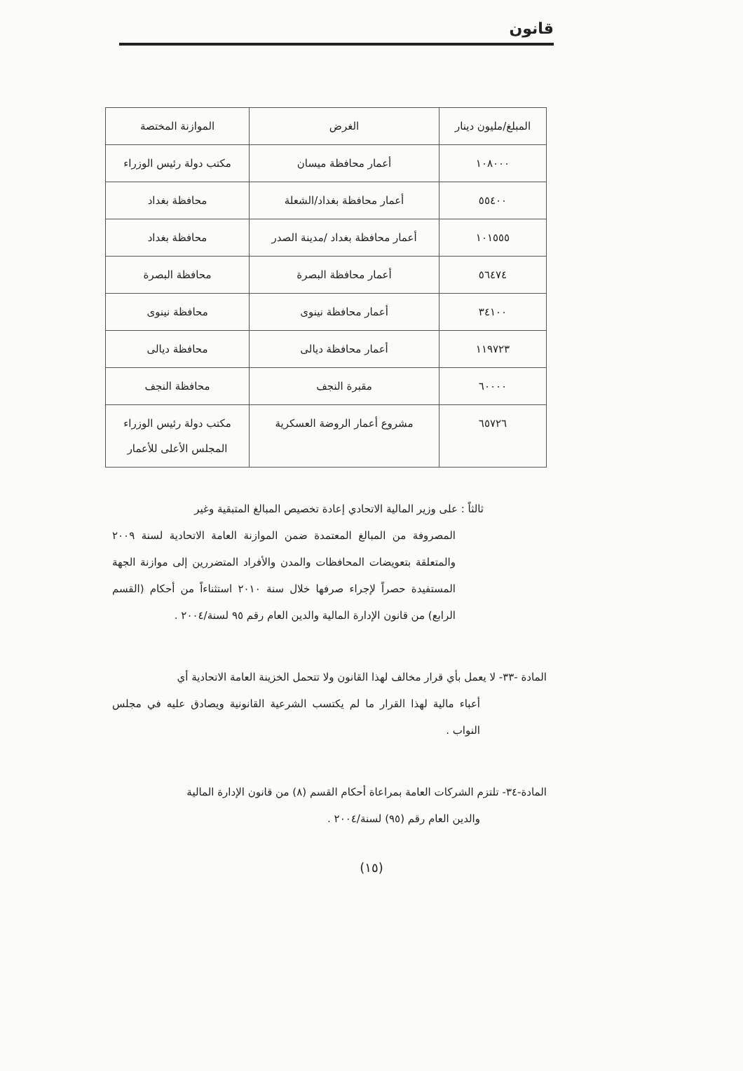قانون
| المبلغ/مليون دينار | الغرض | الموازنة المختصة |
| --- | --- | --- |
| ١٠٨٠٠٠ | أعمار محافظة ميسان | مكتب دولة رئيس الوزراء |
| ٥٥٤٠٠ | أعمار محافظة بغداد/الشعلة | محافظة بغداد |
| ١٠١٥٥٥ | أعمار محافظة بغداد /مدينة الصدر | محافظة بغداد |
| ٥٦٤٧٤ | أعمار محافظة البصرة | محافظة البصرة |
| ٣٤١٠٠ | أعمار محافظة نينوى | محافظة نينوى |
| ١١٩٧٢٣ | أعمار محافظة ديالى | محافظة ديالى |
| ٦٠٠٠٠ | مقبرة النجف | محافظة النجف |
| ٦٥٧٢٦ | مشروع أعمار الروضة العسكرية | مكتب دولة رئيس الوزراء المجلس الأعلى للأعمار |
ثالثاً : على وزير المالية الاتحادي إعادة تخصيص المبالغ المتبقية وغير
المصروفة من المبالغ المعتمدة ضمن الموازنة العامة الاتحادية لسنة ٢٠٠٩ والمتعلقة بتعويضات المحافظات والمدن والأفراد المتضررين إلى موازنة الجهة المستفيدة حصراً لإجراء صرفها خلال سنة ٢٠١٠ استثناءاً من أحكام (القسم الرابع) من قانون الإدارة المالية والدين العام رقم ٩٥ لسنة/٢٠٠٤ .
المادة -٣٣- لا يعمل بأي قرار مخالف لهذا القانون ولا تتحمل الخزينة العامة الاتحادية أي
أعباء مالية لهذا القرار ما لم يكتسب الشرعية القانونية ويصادق عليه في مجلس النواب .
المادة-٣٤- تلتزم الشركات العامة بمراعاة أحكام القسم (٨) من قانون الإدارة المالية
والدين العام رقم (٩٥) لسنة/٢٠٠٤ .
(١٥)